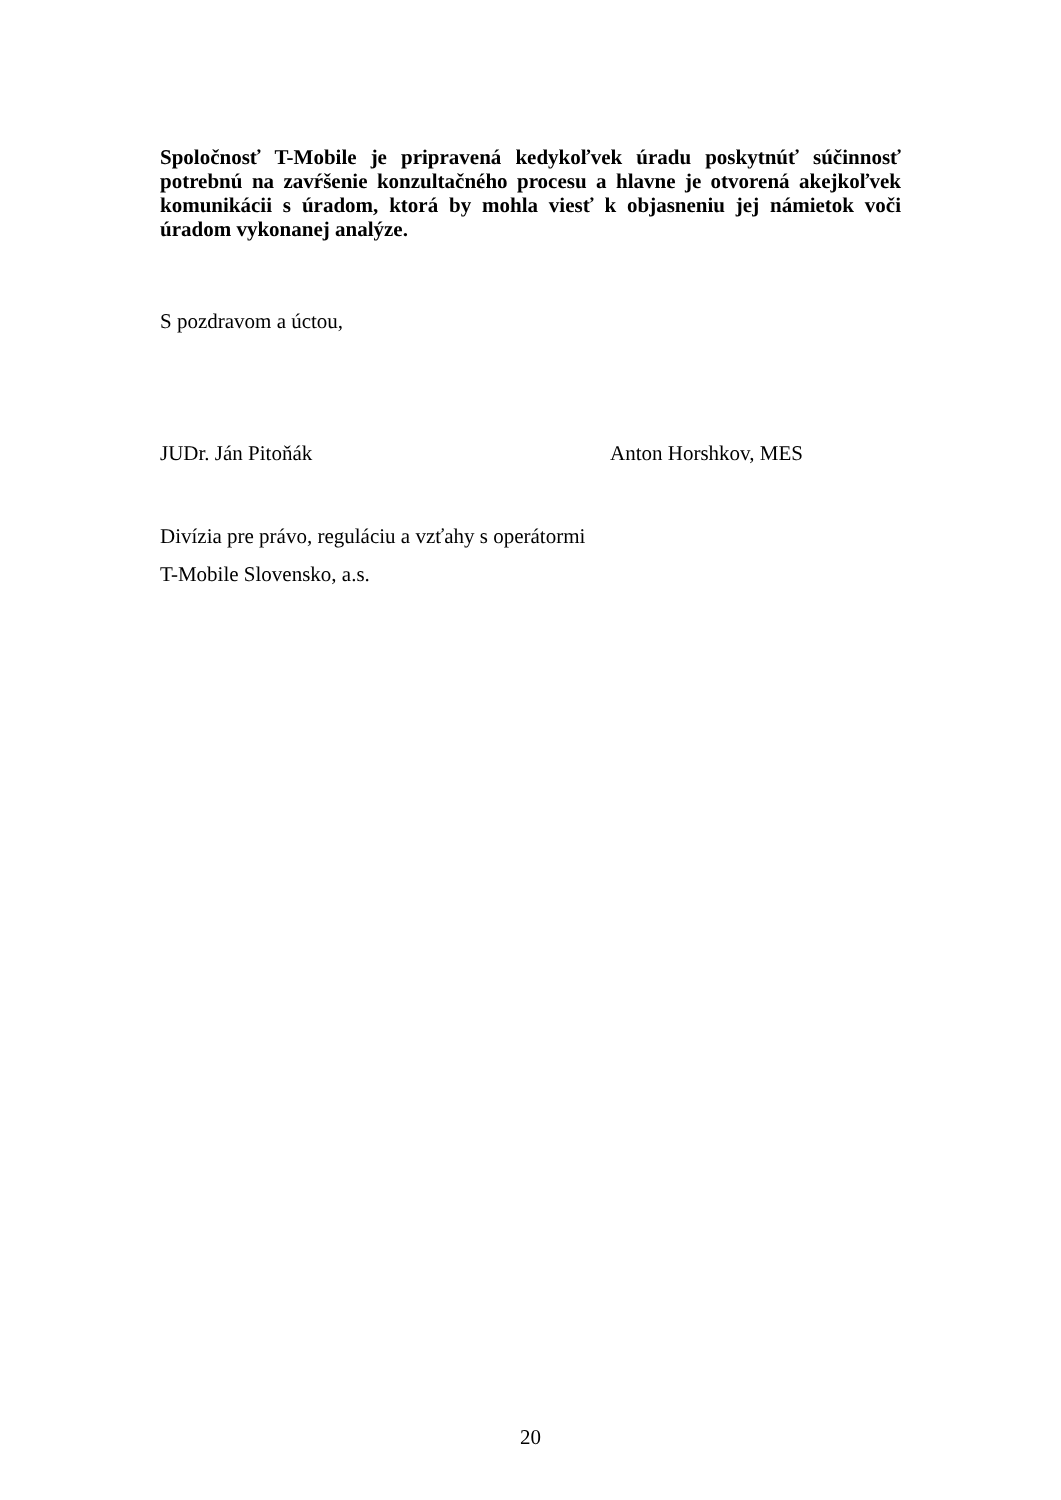Spoločnosť T-Mobile je pripravená kedykoľvek úradu poskytnúť súčinnosť potrebnú na zavŕšenie konzultačného procesu a hlavne je otvorená akejkoľvek komunikácii s úradom, ktorá by mohla viesť k objasneniu jej námietok voči úradom vykonanej analýze.
S pozdravom a úctou,
JUDr. Ján Pitoňák Anton Horshkov, MES
Divízia pre právo, reguláciu a vzťahy s operátormi
T-Mobile Slovensko, a.s.
20